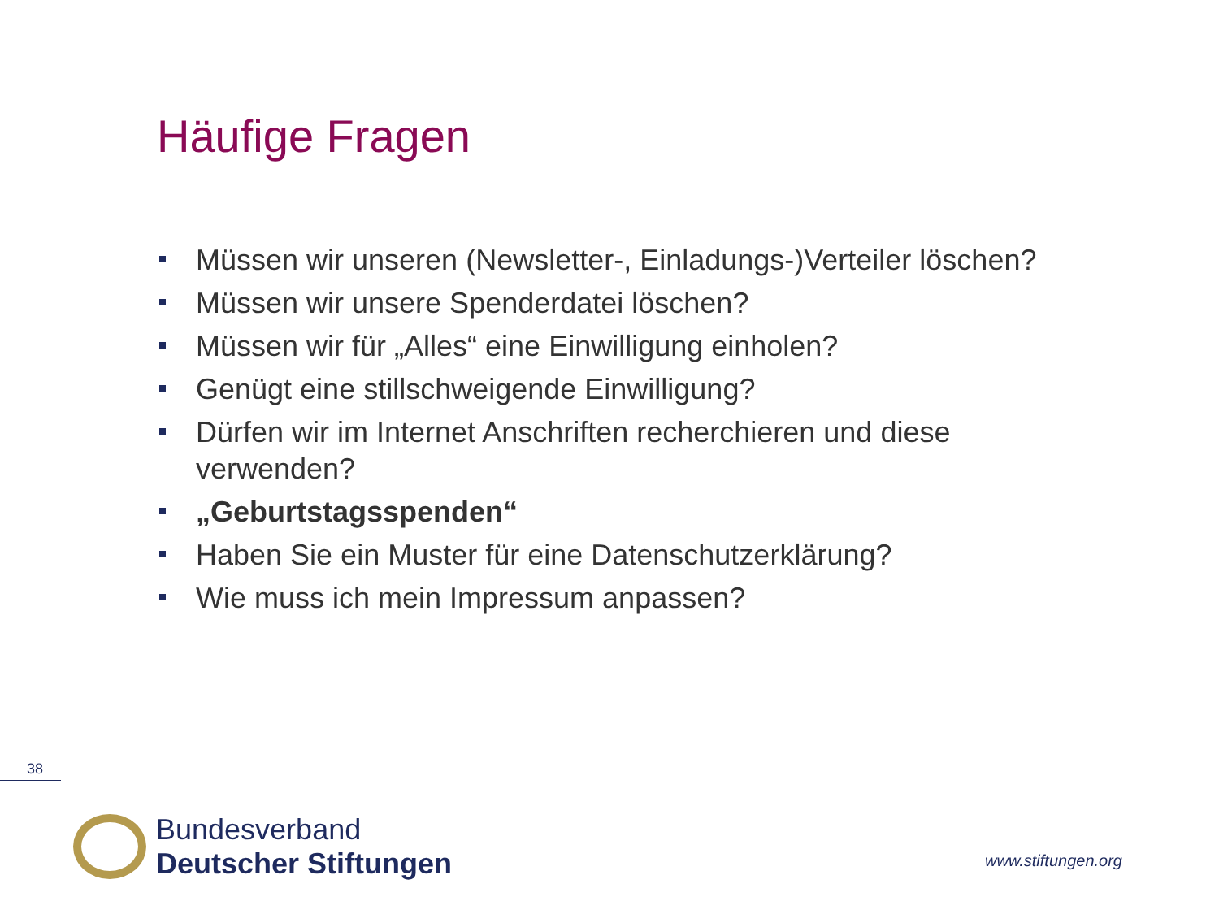Häufige Fragen
Müssen wir unseren (Newsletter-, Einladungs-)Verteiler löschen?
Müssen wir unsere Spenderdatei löschen?
Müssen wir für „Alles“ eine Einwilligung einholen?
Genügt eine stillschweigende Einwilligung?
Dürfen wir im Internet Anschriften recherchieren und diese verwenden?
„Geburtstagsspenden“
Haben Sie ein Muster für eine Datenschutzerklärung?
Wie muss ich mein Impressum anpassen?
38
Bundesverband
Deutscher Stiftungen
www.stiftungen.org